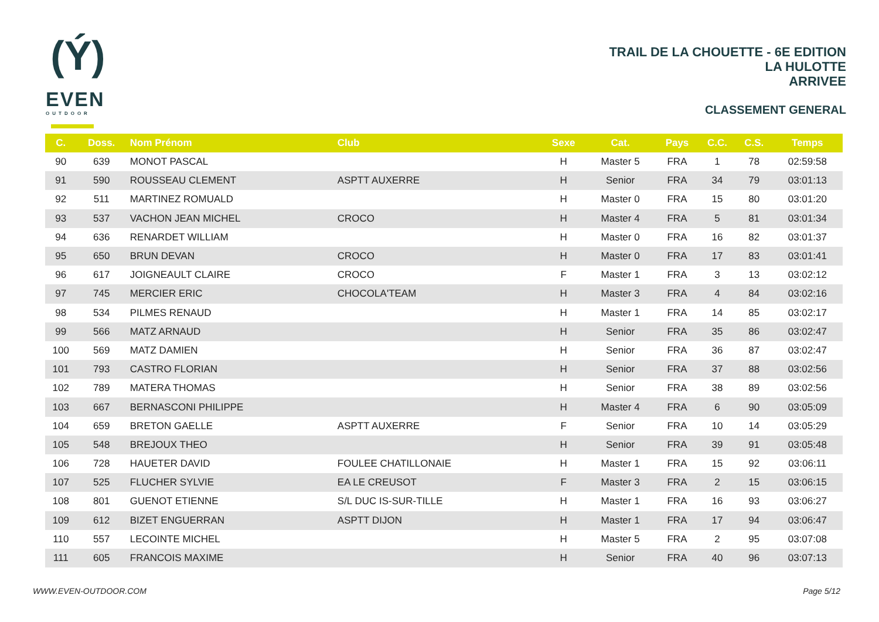(Ý)
EVEN
OUTDOOR
TRAIL DE LA CHOUETTE - 6E EDITION
LA HULOTTE
ARRIVEE
CLASSEMENT GENERAL
| C. | Doss. | Nom Prénom | Club | Sexe | Cat. | Pays | C.C. | C.S. | Temps |
| --- | --- | --- | --- | --- | --- | --- | --- | --- | --- |
| 90 | 639 | MONOT PASCAL | | H | Master 5 | FRA | 1 | 78 | 02:59:58 |
| 91 | 590 | ROUSSEAU CLEMENT | ASPTT AUXERRE | H | Senior | FRA | 34 | 79 | 03:01:13 |
| 92 | 511 | MARTINEZ ROMUALD | | H | Master 0 | FRA | 15 | 80 | 03:01:20 |
| 93 | 537 | VACHON JEAN MICHEL | CROCO | H | Master 4 | FRA | 5 | 81 | 03:01:34 |
| 94 | 636 | RENARDET WILLIAM | | H | Master 0 | FRA | 16 | 82 | 03:01:37 |
| 95 | 650 | BRUN DEVAN | CROCO | H | Master 0 | FRA | 17 | 83 | 03:01:41 |
| 96 | 617 | JOIGNEAULT CLAIRE | CROCO | F | Master 1 | FRA | 3 | 13 | 03:02:12 |
| 97 | 745 | MERCIER ERIC | CHOCOLA'TEAM | H | Master 3 | FRA | 4 | 84 | 03:02:16 |
| 98 | 534 | PILMES RENAUD | | H | Master 1 | FRA | 14 | 85 | 03:02:17 |
| 99 | 566 | MATZ ARNAUD | | H | Senior | FRA | 35 | 86 | 03:02:47 |
| 100 | 569 | MATZ DAMIEN | | H | Senior | FRA | 36 | 87 | 03:02:47 |
| 101 | 793 | CASTRO FLORIAN | | H | Senior | FRA | 37 | 88 | 03:02:56 |
| 102 | 789 | MATERA THOMAS | | H | Senior | FRA | 38 | 89 | 03:02:56 |
| 103 | 667 | BERNASCONI PHILIPPE | | H | Master 4 | FRA | 6 | 90 | 03:05:09 |
| 104 | 659 | BRETON GAELLE | ASPTT AUXERRE | F | Senior | FRA | 10 | 14 | 03:05:29 |
| 105 | 548 | BREJOUX THEO | | H | Senior | FRA | 39 | 91 | 03:05:48 |
| 106 | 728 | HAUETER DAVID | FOULEE CHATILLONAIE | H | Master 1 | FRA | 15 | 92 | 03:06:11 |
| 107 | 525 | FLUCHER SYLVIE | EA LE CREUSOT | F | Master 3 | FRA | 2 | 15 | 03:06:15 |
| 108 | 801 | GUENOT ETIENNE | S/L DUC IS-SUR-TILLE | H | Master 1 | FRA | 16 | 93 | 03:06:27 |
| 109 | 612 | BIZET ENGUERRAN | ASPTT DIJON | H | Master 1 | FRA | 17 | 94 | 03:06:47 |
| 110 | 557 | LECOINTE MICHEL | | H | Master 5 | FRA | 2 | 95 | 03:07:08 |
| 111 | 605 | FRANCOIS MAXIME | | H | Senior | FRA | 40 | 96 | 03:07:13 |
WWW.EVEN-OUTDOOR.COM Page 5/12